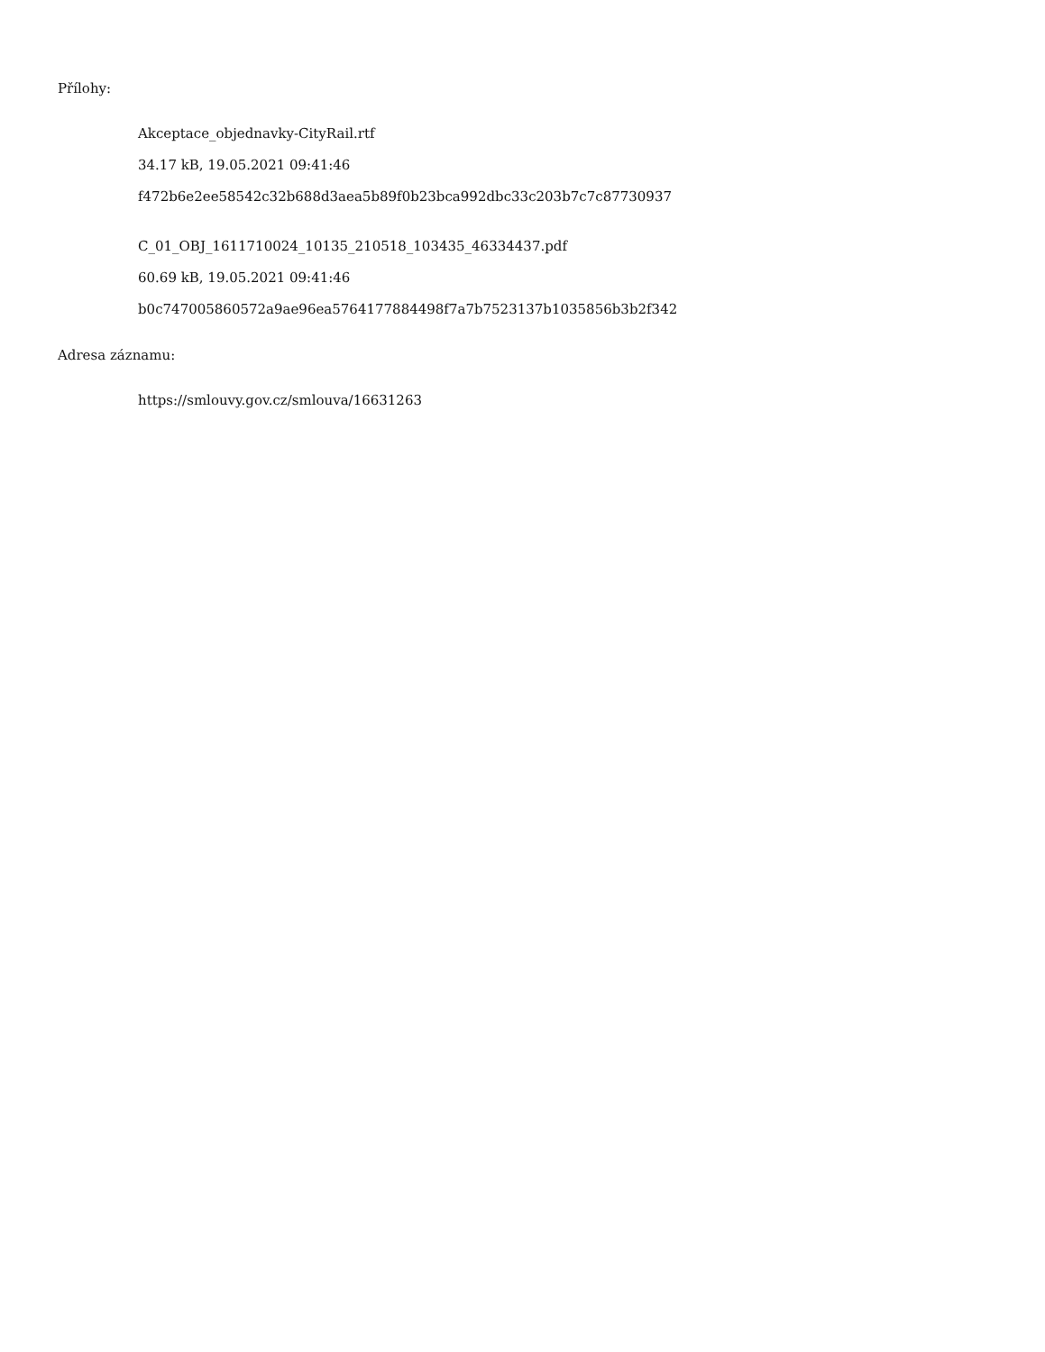Přílohy:
Akceptace_objednavky-CityRail.rtf
34.17 kB, 19.05.2021 09:41:46
f472b6e2ee58542c32b688d3aea5b89f0b23bca992dbc33c203b7c7c87730937
C_01_OBJ_1611710024_10135_210518_103435_46334437.pdf
60.69 kB, 19.05.2021 09:41:46
b0c747005860572a9ae96ea5764177884498f7a7b7523137b1035856b3b2f342
Adresa záznamu:
https://smlouvy.gov.cz/smlouva/16631263